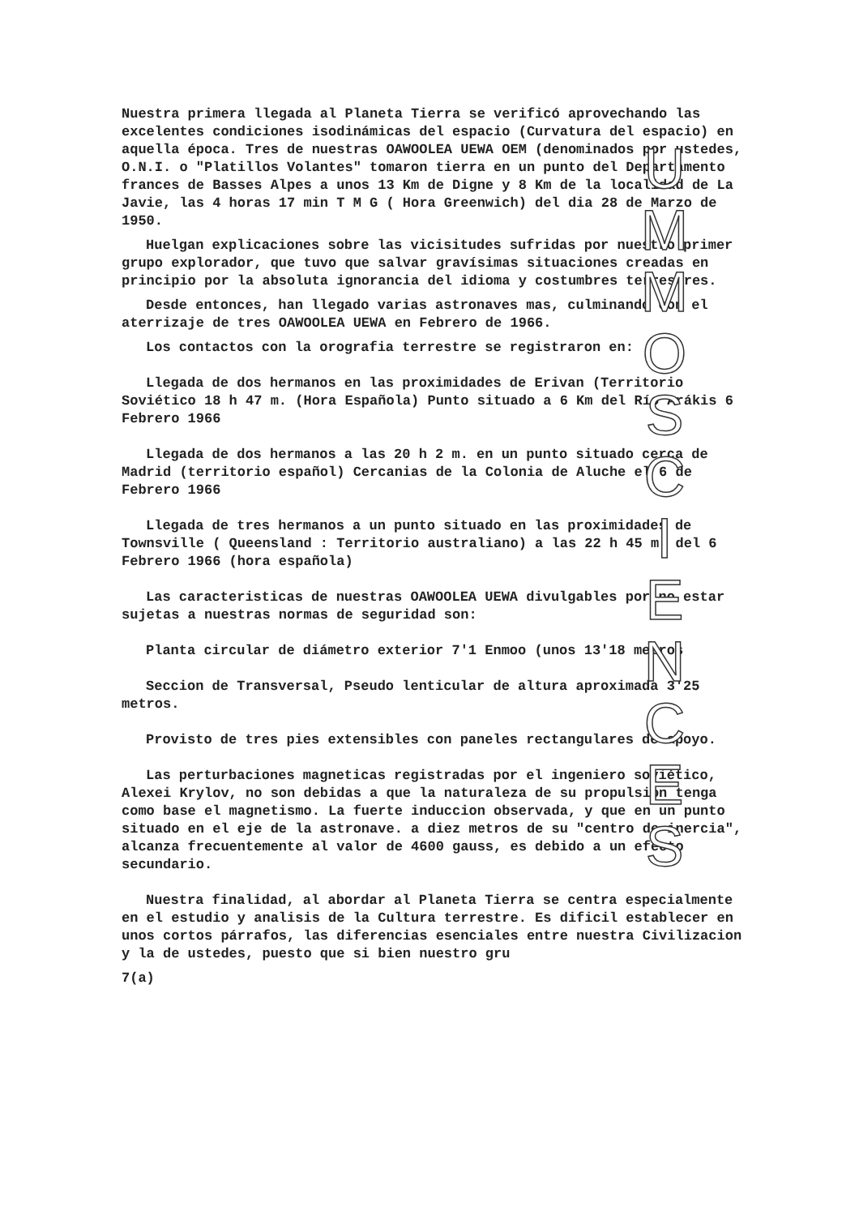Nuestra primera llegada al Planeta Tierra se verificó aprovechando las excelentes condiciones isodinámicas del espacio (Curvatura del espacio) en aquella época. Tres de nuestras OAWOOLEA UEWA OEM (denominados por ustedes, O.N.I. o "Platillos Volantes" tomaron tierra en un punto del Departamento frances de Basses Alpes a unos 13 Km de Digne y 8 Km de la localidad de La Javie, las 4 horas 17 min T M G ( Hora Greenwich) del dia 28 de Marzo de 1950.
Huelgan explicaciones sobre las vicisitudes sufridas por nuestro primer grupo explorador, que tuvo que salvar gravísimas situaciones creadas en principio por la absoluta ignorancia del idioma y costumbres terrestres.
Desde entonces, han llegado varias astronaves mas, culminando con el aterrizaje de tres OAWOOLEA UEWA en Febrero de 1966.
Los contactos con la orografia terrestre se registraron en:
Llegada de dos hermanos en las proximidades de Erivan (Territorio Soviético 18 h 47 m. (Hora Española) Punto situado a 6 Km del Río Arákis 6 Febrero 1966
Llegada de dos hermanos a las 20 h 2 m. en un punto situado cerca de Madrid (territorio español) Cercanias de la Colonia de Aluche el 6 de Febrero 1966
Llegada de tres hermanos a un punto situado en las proximidades de Townsville ( Queensland : Territorio australiano) a las 22 h 45 m. del 6 Febrero 1966 (hora española)
Las caracteristicas de nuestras OAWOOLEA UEWA divulgables por no estar sujetas a nuestras normas de seguridad son:
Planta circular de diámetro exterior 7'1 Enmoo (unos 13'18 metros
Seccion de Transversal, Pseudo lenticular de altura aproximada 3'25 metros.
Provisto de tres pies extensibles con paneles rectangulares de apoyo.
Las perturbaciones magneticas registradas por el ingeniero soviético, Alexei Krylov, no son debidas a que la naturaleza de su propulsion tenga como base el magnetismo. La fuerte induccion observada, y que en un punto situado en el eje de la astronave. a diez metros de su "centro de inercia", alcanza frecuentemente al valor de 4600 gauss, es debido a un efecto secundario.
Nuestra finalidad, al abordar al Planeta Tierra se centra especialmente en el estudio y analisis de la Cultura terrestre. Es dificil establecer en unos cortos párrafos, las diferencias esenciales entre nuestra Civilizacion y la de ustedes, puesto que si bien nuestro gru
7(a)
U M M O
S C I E N C E S